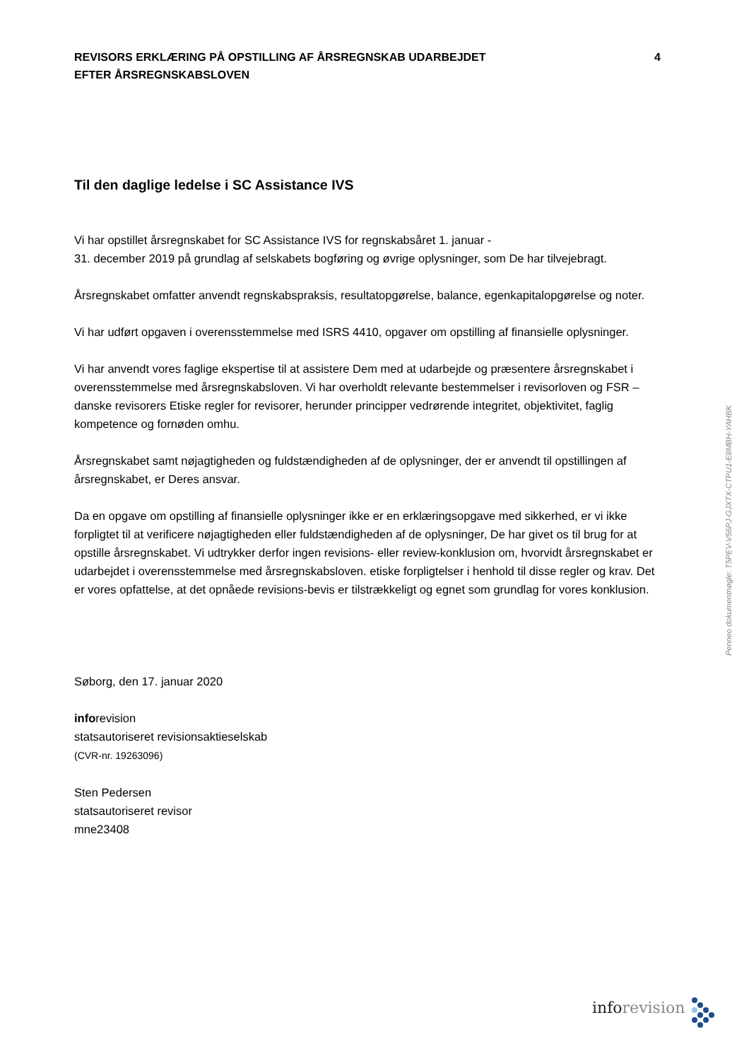REVISORS ERKLÆRING PÅ OPSTILLING AF ÅRSREGNSKAB UDARBEJDET
EFTER ÅRSREGNSKABSLOVEN
4
Til den daglige ledelse i SC Assistance IVS
Vi har opstillet årsregnskabet for SC Assistance IVS for regnskabsåret 1. januar -
31. december 2019 på grundlag af selskabets bogføring og øvrige oplysninger, som De har tilvejebragt.
Årsregnskabet omfatter anvendt regnskabspraksis, resultatopgørelse, balance, egenkapitalopgørelse og noter.
Vi har udført opgaven i overensstemmelse med ISRS 4410, opgaver om opstilling af finansielle oplysninger.
Vi har anvendt vores faglige ekspertise til at assistere Dem med at udarbejde og præsentere årsregnskabet i overensstemmelse med årsregnskabsloven. Vi har overholdt relevante bestemmelser i revisorloven og FSR – danske revisorers Etiske regler for revisorer, herunder principper vedrørende integritet, objektivitet, faglig kompetence og fornøden omhu.
Årsregnskabet samt nøjagtigheden og fuldstændigheden af de oplysninger, der er anvendt til opstillingen af årsregnskabet, er Deres ansvar.
Da en opgave om opstilling af finansielle oplysninger ikke er en erklæringsopgave med sikkerhed, er vi ikke forpligtet til at verificere nøjagtigheden eller fuldstændigheden af de oplysninger, De har givet os til brug for at opstille årsregnskabet. Vi udtrykker derfor ingen revisions- eller review-konklusion om, hvorvidt årsregnskabet er udarbejdet i overensstemmelse med årsregnskabsloven. etiske forpligtelser i henhold til disse regler og krav. Det er vores opfattelse, at det opnåede revisions-bevis er tilstrækkeligt og egnet som grundlag for vores konklusion.
Søborg, den 17. januar 2020
inforevision
statsautoriseret revisionsaktieselskab
(CVR-nr. 19263096)
Sten Pedersen
statsautoriseret revisor
mne23408
Penneo dokumentnøgle: T5PEV-V56PJ-GJXTX-CTPU1-E8MBH-YAHBK
inforevision